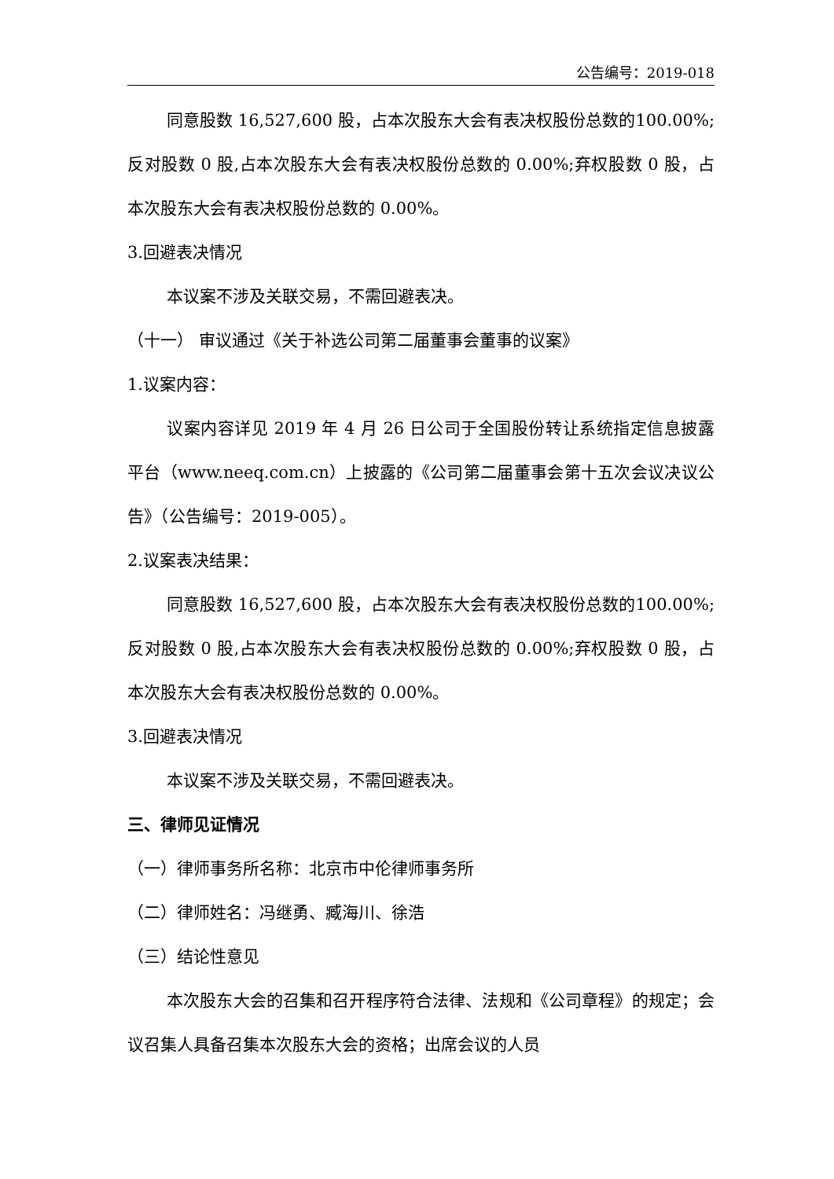公告编号：2019-018
同意股数 16,527,600 股，占本次股东大会有表决权股份总数的100.00%;反对股数 0 股,占本次股东大会有表决权股份总数的 0.00%;弃权股数 0 股，占本次股东大会有表决权股份总数的 0.00%。
3.回避表决情况
本议案不涉及关联交易，不需回避表决。
（十一） 审议通过《关于补选公司第二届董事会董事的议案》
1.议案内容：
议案内容详见 2019 年 4 月 26 日公司于全国股份转让系统指定信息披露平台（www.neeq.com.cn）上披露的《公司第二届董事会第十五次会议决议公告》（公告编号：2019-005）。
2.议案表决结果：
同意股数 16,527,600 股，占本次股东大会有表决权股份总数的100.00%;反对股数 0 股,占本次股东大会有表决权股份总数的 0.00%;弃权股数 0 股，占本次股东大会有表决权股份总数的 0.00%。
3.回避表决情况
本议案不涉及关联交易，不需回避表决。
三、律师见证情况
（一）律师事务所名称：北京市中伦律师事务所
（二）律师姓名：冯继勇、臧海川、徐浩
（三）结论性意见
本次股东大会的召集和召开程序符合法律、法规和《公司章程》的规定；会议召集人具备召集本次股东大会的资格；出席会议的人员